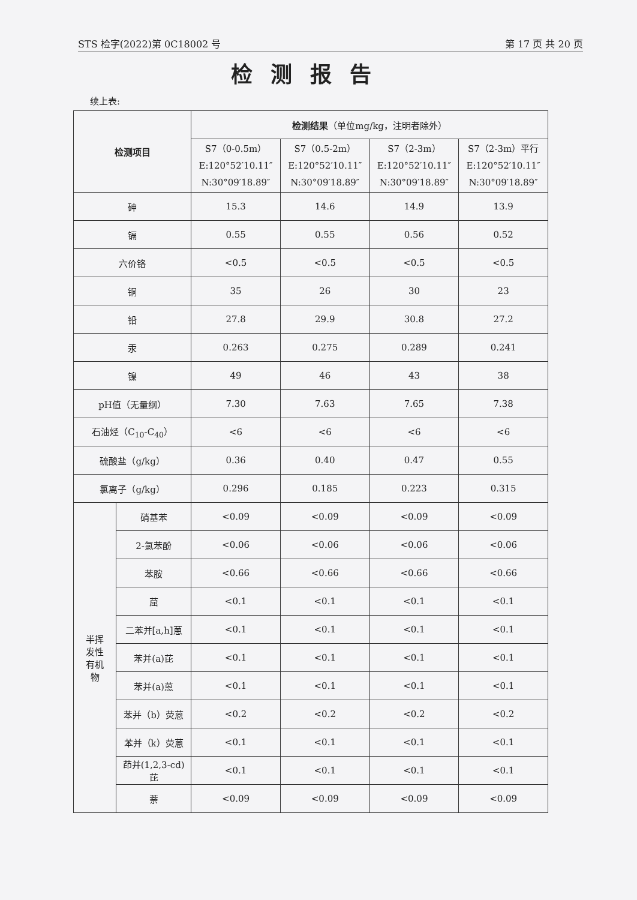STS 检字(2022)第 0C18002 号 第 17 页 共 20 页
检测报告
续上表:
| 检测项目 | | 检测结果 （单位mg/kg，注明者除外） | | | |
| --- | --- | --- | --- | --- | --- |
| | | S7（0-0.5m） E:120°52′10.11″ N:30°09′18.89″ | S7（0.5-2m） E:120°52′10.11″ N:30°09′18.89″ | S7（2-3m） E:120°52′10.11″ N:30°09′18.89″ | S7（2-3m）平行 E:120°52′10.11″ N:30°09′18.89″ |
| 砷 | | 15.3 | 14.6 | 14.9 | 13.9 |
| 镉 | | 0.55 | 0.55 | 0.56 | 0.52 |
| 六价铬 | | <0.5 | <0.5 | <0.5 | <0.5 |
| 铜 | | 35 | 26 | 30 | 23 |
| 铅 | | 27.8 | 29.9 | 30.8 | 27.2 |
| 汞 | | 0.263 | 0.275 | 0.289 | 0.241 |
| 镍 | | 49 | 46 | 43 | 38 |
| pH值（无量纲） | | 7.30 | 7.63 | 7.65 | 7.38 |
| 石油烃（C<sub>10</sub>-C<sub>40</sub>） | | <6 | <6 | <6 | <6 |
| 硫酸盐（g/kg） | | 0.36 | 0.40 | 0.47 | 0.55 |
| 氯离子（g/kg） | | 0.296 | 0.185 | 0.223 | 0.315 |
| 半挥 发性 有机 物 | 硝基苯 | <0.09 | <0.09 | <0.09 | <0.09 |
| | 2-氯苯酚 | <0.06 | <0.06 | <0.06 | <0.06 |
| | 苯胺 | <0.66 | <0.66 | <0.66 | <0.66 |
| | 䓛 | <0.1 | <0.1 | <0.1 | <0.1 |
| | 二苯并[a,h]蒽 | <0.1 | <0.1 | <0.1 | <0.1 |
| | 苯并(a)芘 | <0.1 | <0.1 | <0.1 | <0.1 |
| | 苯并(a)蒽 | <0.1 | <0.1 | <0.1 | <0.1 |
| | 苯并（b）荧蒽 | <0.2 | <0.2 | <0.2 | <0.2 |
| | 苯并（k）荧蒽 | <0.1 | <0.1 | <0.1 | <0.1 |
| | 茚并(1,2,3-cd) 芘 | <0.1 | <0.1 | <0.1 | <0.1 |
| | 萘 | <0.09 | <0.09 | <0.09 | <0.09 |